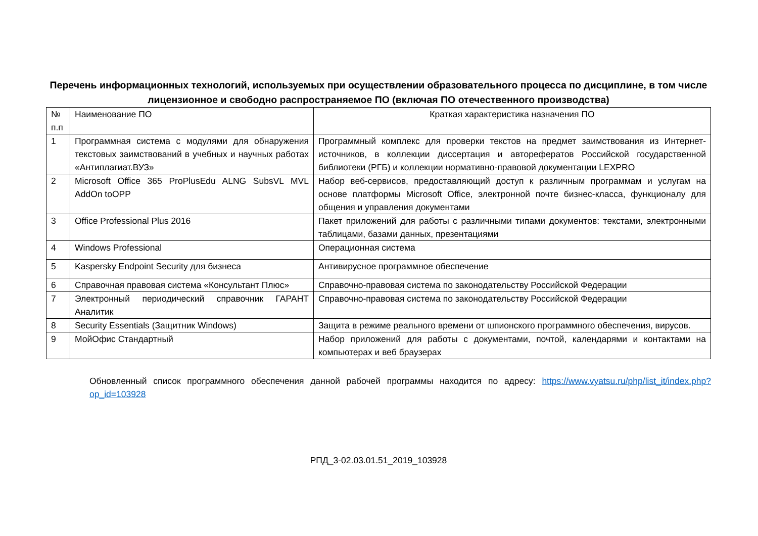Перечень информационных технологий, используемых при осуществлении образовательного процесса по дисциплине, в том числе лицензионное и свободно распространяемое ПО (включая ПО отечественного производства)
| № п.п | Наименование ПО | Краткая характеристика назначения ПО |
| 1 | Программная система с модулями для обнаружения текстовых заимствований в учебных и научных работах «Антиплагиат.ВУЗ» | Программный комплекс для проверки текстов на предмет заимствования из Интернет-источников, в коллекции диссертация и авторефератов Российской государственной библиотеки (РГБ) и коллекции нормативно-правовой документации LEXPRO |
| 2 | Microsoft Office 365 ProPlusEdu ALNG SubsVL MVL AddOn toOPP | Набор веб-сервисов, предоставляющий доступ к различным программам и услугам на основе платформы Microsoft Office, электронной почте бизнес-класса, функционалу для общения и управления документами |
| 3 | Office Professional Plus 2016 | Пакет приложений для работы с различными типами документов: текстами, электронными таблицами, базами данных, презентациями |
| 4 | Windows Professional | Операционная система |
| 5 | Kaspersky Endpoint Security для бизнеса | Антивирусное программное обеспечение |
| 6 | Справочная правовая система «Консультант Плюс» | Справочно-правовая система по законодательству Российской Федерации |
| 7 | Электронный периодический справочник ГАРАНТ Аналитик | Справочно-правовая система по законодательству Российской Федерации |
| 8 | Security Essentials (Защитник Windows) | Защита в режиме реального времени от шпионского программного обеспечения, вирусов. |
| 9 | МойОфис Стандартный | Набор приложений для работы с документами, почтой, календарями и контактами на компьютерах и веб браузерах |
Обновленный список программного обеспечения данной рабочей программы находится по адресу: https://www.vyatsu.ru/php/list_it/index.php?op_id=103928
РПД_3-02.03.01.51_2019_103928